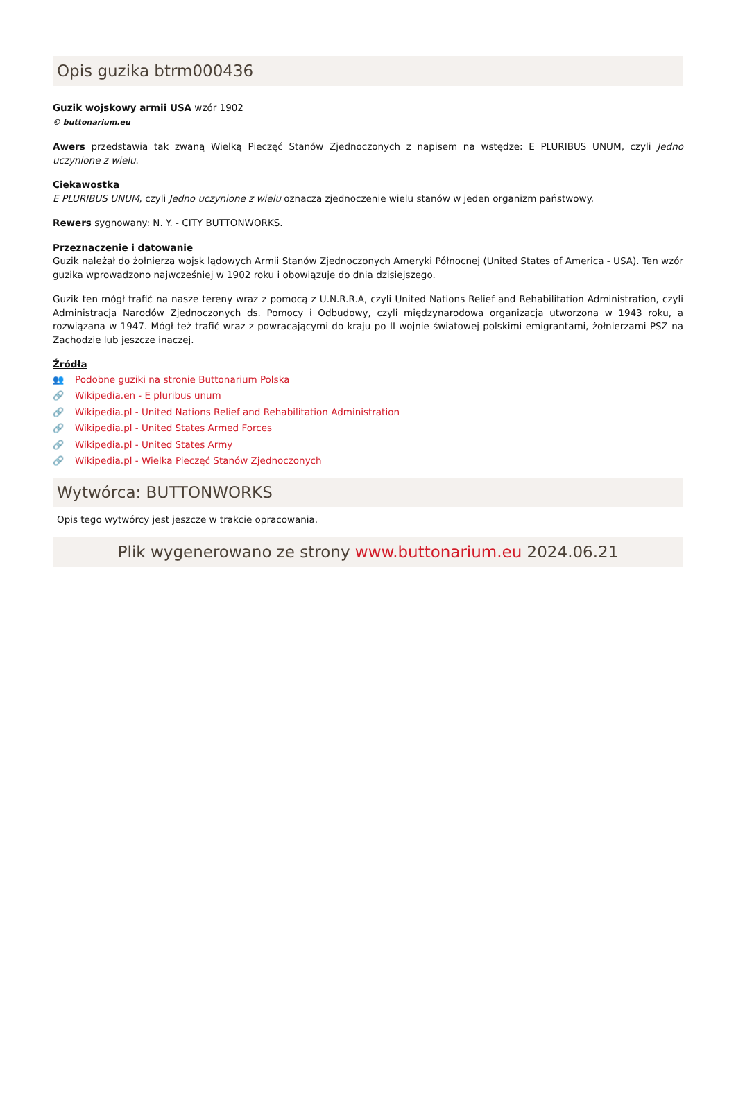Opis guzika btrm000436
Guzik wojskowy armii USA wzór 1902
© buttonarium.eu
Awers przedstawia tak zwaną Wielką Pieczęć Stanów Zjednoczonych z napisem na wstędze: E PLURIBUS UNUM, czyli Jedno uczynione z wielu.
Ciekawostka
E PLURIBUS UNUM, czyli Jedno uczynione z wielu oznacza zjednoczenie wielu stanów w jeden organizm państwowy.
Rewers sygnowany: N. Y. - CITY BUTTONWORKS.
Przeznaczenie i datowanie
Guzik należał do żołnierza wojsk lądowych Armii Stanów Zjednoczonych Ameryki Północnej (United States of America - USA). Ten wzór guzika wprowadzono najwcześniej w 1902 roku i obowiązuje do dnia dzisiejszego.
Guzik ten mógł trafić na nasze tereny wraz z pomocą z U.N.R.R.A, czyli United Nations Relief and Rehabilitation Administration, czyli Administracja Narodów Zjednoczonych ds. Pomocy i Odbudowy, czyli międzynarodowa organizacja utworzona w 1943 roku, a rozwiązana w 1947. Mógł też trafić wraz z powracającymi do kraju po II wojnie światowej polskimi emigrantami, żołnierzami PSZ na Zachodzie lub jeszcze inaczej.
Źródła
👥 Podobne guziki na stronie Buttonarium Polska
🔗 Wikipedia.en - E pluribus unum
🔗 Wikipedia.pl - United Nations Relief and Rehabilitation Administration
🔗 Wikipedia.pl - United States Armed Forces
🔗 Wikipedia.pl - United States Army
🔗 Wikipedia.pl - Wielka Pieczęć Stanów Zjednoczonych
Wytwórca: BUTTONWORKS
Opis tego wytwórcy jest jeszcze w trakcie opracowania.
Plik wygenerowano ze strony www.buttonarium.eu 2024.06.21